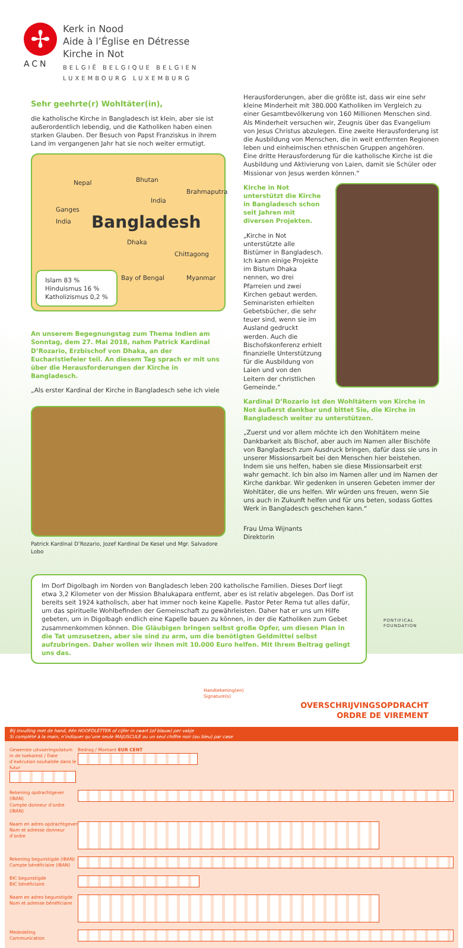✢
ACN
Kerk in Nood
Aide à l’Église en Détresse
Kirche in Not
BELGIË BELGIQUE BELGIEN
LUXEMBOURG LUXEMBURG
Sehr geehrte(r) Wohltäter(in),
die katholische Kirche in Bangladesch ist klein, aber sie ist außerordentlich lebendig, und die Katholiken haben einen starken Glauben. Der Besuch von Papst Franziskus in ihrem Land im vergangenen Jahr hat sie noch weiter ermutigt.
Nepal Bhutan
India
Ganges
Brahmaputra
India Bangladesh
Dhaka
Chittagong
Bay of Bengal Myanmar
Islam 83 %
Hinduismus 16 %
Katholizismus 0,2 %
An unserem Begegnungstag zum Thema Indien am Sonntag, dem 27. Mai 2018, nahm Patrick Kardinal D’Rozario, Erzbischof von Dhaka, an der Eucharistiefeier teil. An diesem Tag sprach er mit uns über die Herausforderungen der Kirche in Bangladesch.
„Als erster Kardinal der Kirche in Bangladesch sehe ich viele
Patrick Kardinal D’Rozario, Jozef Kardinal De Kesel und Mgr. Salvadore Lobo
Herausforderungen, aber die größte ist, dass wir eine sehr kleine Minderheit mit 380.000 Katholiken im Vergleich zu einer Gesamtbevölkerung von 160 Millionen Menschen sind. Als Minderheit versuchen wir, Zeugnis über das Evangelium von Jesus Christus abzulegen. Eine zweite Herausforderung ist die Ausbildung von Menschen, die in weit entfernten Regionen leben und einheimischen ethnischen Gruppen angehören. Eine dritte Herausforderung für die katholische Kirche ist die Ausbildung und Aktivierung von Laien, damit sie Schüler oder Missionar von Jesus werden können.“
Kirche in Not unterstützt die Kirche in Bangladesch schon seit Jahren mit diversen Projekten.
„Kirche in Not unterstützte alle Bistümer in Bangladesch. Ich kann einige Projekte im Bistum Dhaka nennen, wo drei Pfarreien und zwei Kirchen gebaut werden. Seminaristen erhielten Gebetsbücher, die sehr teuer sind, wenn sie im Ausland gedruckt werden. Auch die Bischofskonferenz erhielt finanzielle Unterstützung für die Ausbildung von Laien und von den Leitern der christlichen Gemeinde.“
Kardinal D’Rozario ist den Wohltätern von Kirche in Not äußerst dankbar und bittet Sie, die Kirche in Bangladesch weiter zu unterstützen.
„Zuerst und vor allem möchte ich den Wohltätern meine Dankbarkeit als Bischof, aber auch im Namen aller Bischöfe von Bangladesch zum Ausdruck bringen, dafür dass sie uns in unserer Missionsarbeit bei den Menschen hier beistehen. Indem sie uns helfen, haben sie diese Missionsarbeit erst wahr gemacht. Ich bin also im Namen aller und im Namen der Kirche dankbar. Wir gedenken in unseren Gebeten immer der Wohltäter, die uns helfen. Wir würden uns freuen, wenn Sie uns auch in Zukunft helfen und für uns beten, sodass Gottes Werk in Bangladesch geschehen kann.“
Frau Uma Wijnants
Direktorin
Im Dorf Digolbagh im Norden von Bangladesch leben 200 katholische Familien. Dieses Dorf liegt etwa 3,2 Kilometer von der Mission Bhalukapara entfernt, aber es ist relativ abgelegen. Das Dorf ist bereits seit 1924 katholisch, aber hat immer noch keine Kapelle. Pastor Peter Rema tut alles dafür, um das spirituelle Wohlbefinden der Gemeinschaft zu gewährleisten. Daher hat er uns um Hilfe gebeten, um in Digolbagh endlich eine Kapelle bauen zu können, in der die Katholiken zum Gebet zusammenkommen können. Die Gläubigen bringen selbst große Opfer, um diesen Plan in die Tat umzusetzen, aber sie sind zu arm, um die benötigten Geldmittel selbst aufzubringen. Daher wollen wir ihnen mit 10.000 Euro helfen. Mit Ihrem Beitrag gelingt uns das.
PONTIFICAL
FOUNDATION
Handtekening(en)
Signature(s)
OVERSCHRIJVINGSOPDRACHT
ORDRE DE VIREMENT
Bij invulling met de hand, één HOOFDLETTER of cijfer in zwart (of blauw) per vakje
Si complété à la main, n’indiquer qu’une seule MAJUSCULE ou un seul chiffre noir (ou bleu) par case
| Gewenste uitvoeringsdatum in de toekomst / Date d’exécution souhaitée dans le futur | Bedrag / Montant EUR CENT |
| Rekening opdrachtgever (IBAN) Compte donneur d’ordre (IBAN) | |
| Naam en adres opdrachtgever Nom et adresse donneur d’ordre | |
| Rekening begunstigde (IBAN) Compte bénéficiaire (IBAN) | |
| BIC begunstigde BIC bénéficiaire | |
| Naam en adres begunstigde Nom et adresse bénéficiaire | |
| Mededeling Communication | |